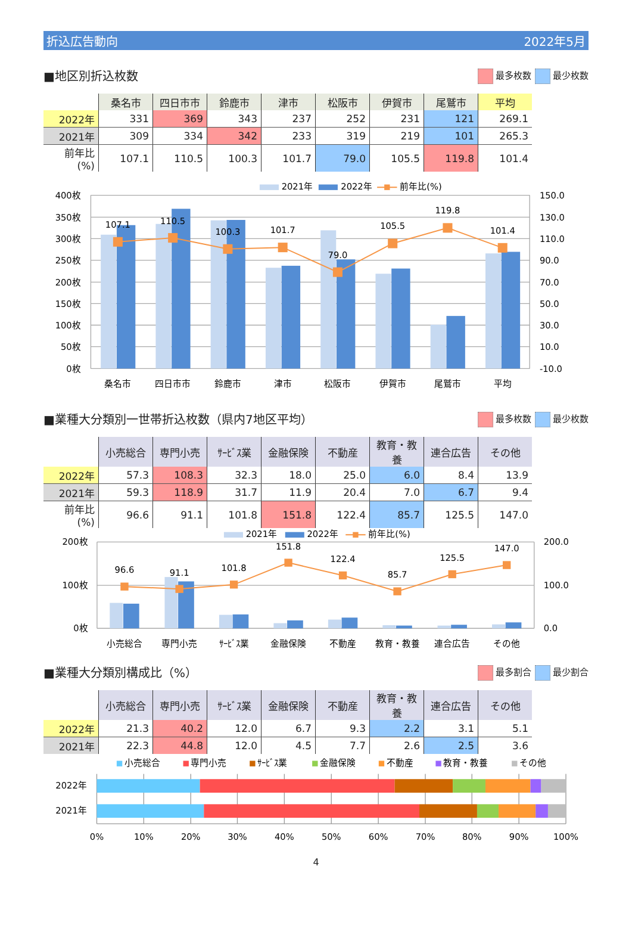折込広告動向 2022年5月
■地区別折込枚数
最多枚数 最少枚数
| | 桑名市 | 四日市市 | 鈴鹿市 | 津市 | 松阪市 | 伊賀市 | 尾鷲市 | 平均 |
| 2022年 | 331 | 369 | 343 | 237 | 252 | 231 | 121 | 269.1 |
| 2021年 | 309 | 334 | 342 | 233 | 319 | 219 | 101 | 265.3 |
| 前年比(%) | 107.1 | 110.5 | 100.3 | 101.7 | 79.0 | 105.5 | 119.8 | 101.4 |
107.1
110.5
100.3
101.7
79.0
105.5
119.8
101.4
400枚
350枚
300枚
250枚
200枚
150枚
100枚
50枚
0枚
150.0
130.0
110.0
90.0
70.0
50.0
30.0
10.0
-10.0
桑名市
四日市市
鈴鹿市
津市
松阪市
伊賀市
尾鷲市
平均
2021年
2022年
前年比(%)
■業種大分類別一世帯折込枚数（県内7地区平均）
最多枚数 最少枚数
| | 小売総合 | 専門小売 | ｻｰﾋﾞｽ業 | 金融保険 | 不動産 | 教育・教養 | 連合広告 | その他 |
| 2022年 | 57.3 | 108.3 | 32.3 | 18.0 | 25.0 | 6.0 | 8.4 | 13.9 |
| 2021年 | 59.3 | 118.9 | 31.7 | 11.9 | 20.4 | 7.0 | 6.7 | 9.4 |
| 前年比(%) | 96.6 | 91.1 | 101.8 | 151.8 | 122.4 | 85.7 | 125.5 | 147.0 |
96.6
91.1
101.8
151.8
122.4
85.7
125.5
147.0
200枚
100枚
0枚
200.0
100.0
0.0
小売総合
専門小売
ｻｰﾋﾞｽ業
金融保険
不動産
教育・教養
連合広告
その他
2021年
2022年
前年比(%)
■業種大分類別構成比（%）
最多割合 最少割合
| | 小売総合 | 専門小売 | ｻｰﾋﾞｽ業 | 金融保険 | 不動産 | 教育・教養 | 連合広告 | その他 |
| 2022年 | 21.3 | 40.2 | 12.0 | 6.7 | 9.3 | 2.2 | 3.1 | 5.1 |
| 2021年 | 22.3 | 44.8 | 12.0 | 4.5 | 7.7 | 2.6 | 2.5 | 3.6 |
小売総合
専門小売
ｻｰﾋﾞｽ業
金融保険
不動産
教育・教養
その他
2022年
2021年
0%
10%
20%
30%
40%
50%
60%
70%
80%
90%
100%
4